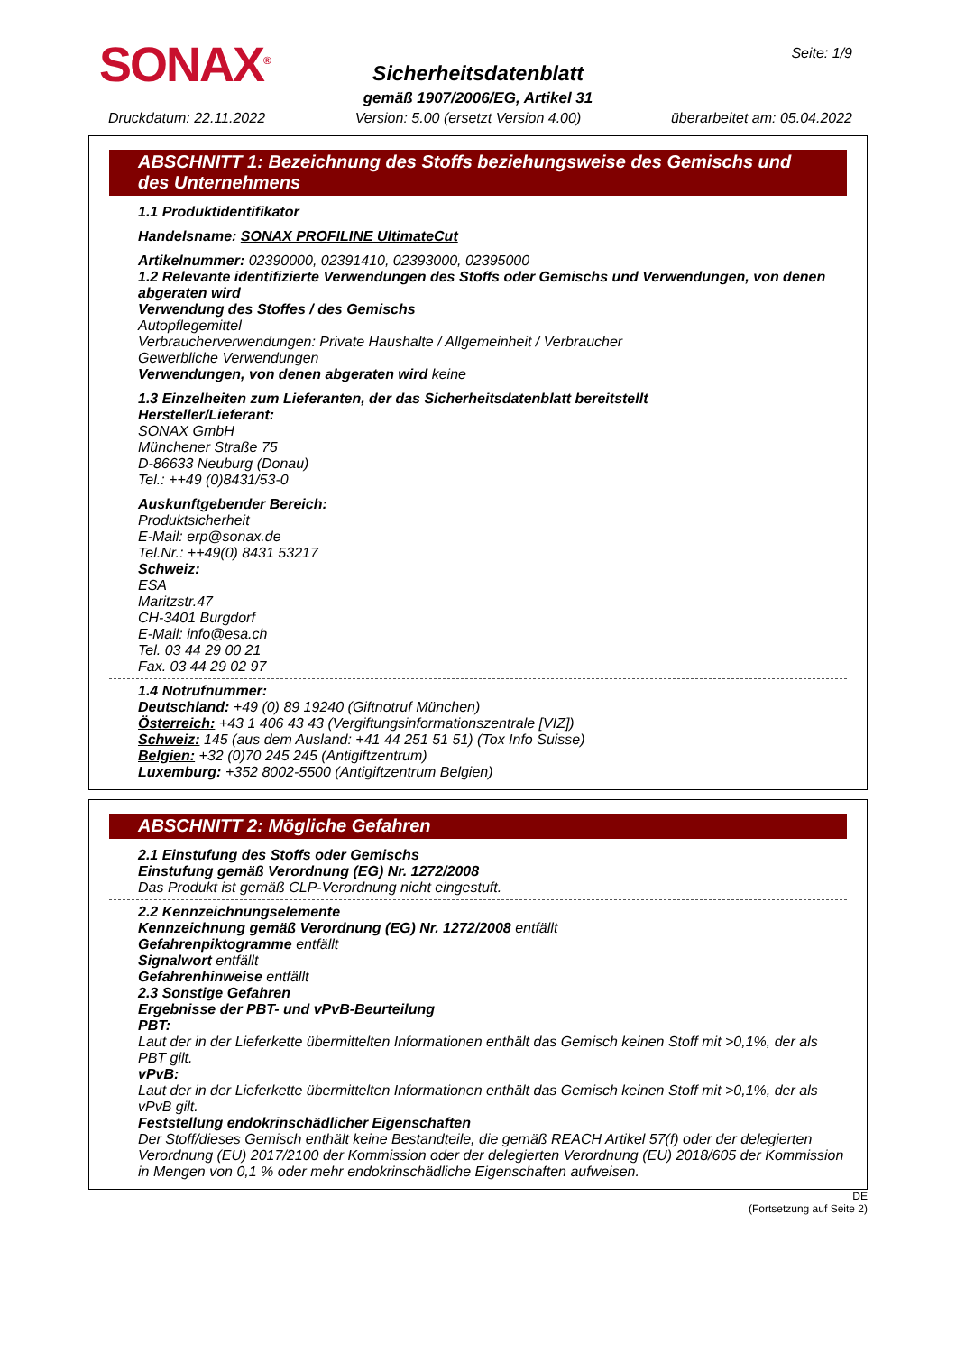SONAX<sup>®</sup> Seite: 1/9
Sicherheitsdatenblatt
gemäß 1907/2006/EG, Artikel 31
Druckdatum: 22.11.2022 Version: 5.00 (ersetzt Version 4.00) überarbeitet am: 05.04.2022
ABSCHNITT 1: Bezeichnung des Stoffs beziehungsweise des Gemischs und des Unternehmens
1.1 Produktidentifikator
Handelsname: SONAX PROFILINE UltimateCut
Artikelnummer: 02390000, 02391410, 02393000, 02395000
1.2 Relevante identifizierte Verwendungen des Stoffs oder Gemischs und Verwendungen, von denen abgeraten wird
Verwendung des Stoffes / des Gemischs
Autopflegemittel
Verbraucherverwendungen: Private Haushalte / Allgemeinheit / Verbraucher
Gewerbliche Verwendungen
Verwendungen, von denen abgeraten wird keine
1.3 Einzelheiten zum Lieferanten, der das Sicherheitsdatenblatt bereitstellt
Hersteller/Lieferant:
SONAX GmbH
Münchener Straße 75
D-86633 Neuburg (Donau)
Tel.: ++49 (0)8431/53-0
Auskunftgebender Bereich:
Produktsicherheit
E-Mail: erp@sonax.de
Tel.Nr.: ++49(0) 8431 53217
Schweiz:
ESA
Maritzstr.47
CH-3401 Burgdorf
E-Mail: info@esa.ch
Tel. 03 44 29 00 21
Fax. 03 44 29 02 97
1.4 Notrufnummer:
Deutschland: +49 (0) 89 19240 (Giftnotruf München)
Österreich: +43 1 406 43 43 (Vergiftungsinformationszentrale [VIZ])
Schweiz: 145 (aus dem Ausland: +41 44 251 51 51) (Tox Info Suisse)
Belgien: +32 (0)70 245 245 (Antigiftzentrum)
Luxemburg: +352 8002-5500 (Antigiftzentrum Belgien)
ABSCHNITT 2: Mögliche Gefahren
2.1 Einstufung des Stoffs oder Gemischs
Einstufung gemäß Verordnung (EG) Nr. 1272/2008
Das Produkt ist gemäß CLP-Verordnung nicht eingestuft.
2.2 Kennzeichnungselemente
Kennzeichnung gemäß Verordnung (EG) Nr. 1272/2008 entfällt
Gefahrenpiktogramme entfällt
Signalwort entfällt
Gefahrenhinweise entfällt
2.3 Sonstige Gefahren
Ergebnisse der PBT- und vPvB-Beurteilung
PBT:
Laut der in der Lieferkette übermittelten Informationen enthält das Gemisch keinen Stoff mit >0,1%, der als PBT gilt.
vPvB:
Laut der in der Lieferkette übermittelten Informationen enthält das Gemisch keinen Stoff mit >0,1%, der als vPvB gilt.
Feststellung endokrinschädlicher Eigenschaften
Der Stoff/dieses Gemisch enthält keine Bestandteile, die gemäß REACH Artikel 57(f) oder der delegierten Verordnung (EU) 2017/2100 der Kommission oder der delegierten Verordnung (EU) 2018/605 der Kommission in Mengen von 0,1 % oder mehr endokrinschädliche Eigenschaften aufweisen.
DE
(Fortsetzung auf Seite 2)